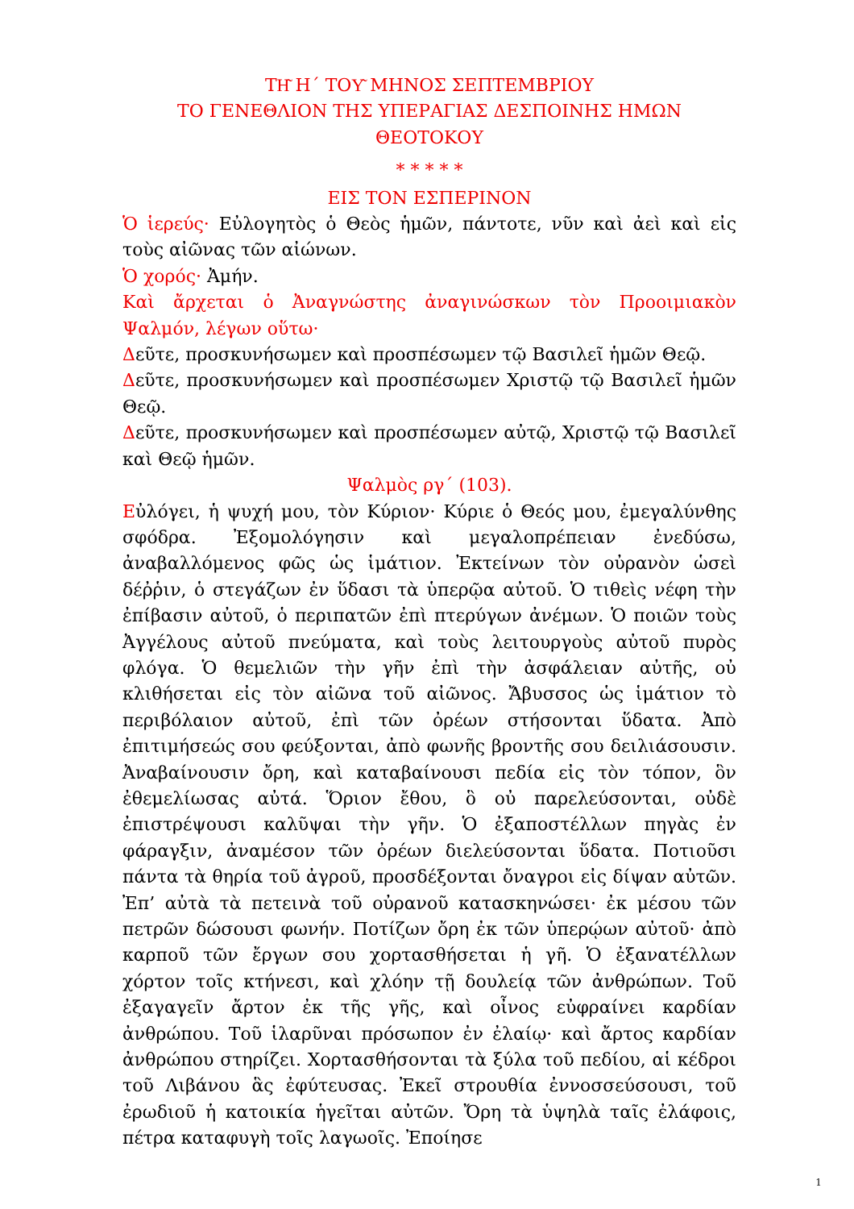ΤΗ͂ Η΄ ΤΟΥ͂ ΜΗΝΟΣ ΣΕΠΤΕΜΒΡΙΟΥ
ΤΟ ΓΕΝΕΘΛΙΟΝ ΤΗΣ ΥΠΕΡΑΓΙΑΣ ΔΕΣΠΟΙΝΗΣ ΗΜΩΝ
ΘΕΟΤΟΚΟΥ
* * * * *
ΕΙΣ ΤΟΝ ΕΣΠΕΡΙΝΟΝ
Ὁ ἱερεύς· Εὐλογητὸς ὁ Θεὸς ἡμῶν, πάντοτε, νῦν καὶ ἀεὶ καὶ εἰς τοὺς αἰῶνας τῶν αἰώνων.
Ὁ χορός· Ἀμήν.
Καὶ ἄρχεται ὁ Ἀναγνώστης ἀναγινώσκων τὸν Προοιμιακὸν Ψαλμόν, λέγων οὕτω·
Δεῦτε, προσκυνήσωμεν καὶ προσπέσωμεν τῷ Βασιλεῖ ἡμῶν Θεῷ.
Δεῦτε, προσκυνήσωμεν καὶ προσπέσωμεν Χριστῷ τῷ Βασιλεῖ ἡμῶν Θεῷ.
Δεῦτε, προσκυνήσωμεν καὶ προσπέσωμεν αὐτῷ, Χριστῷ τῷ Βασιλεῖ καὶ Θεῷ ἡμῶν.
Ψαλμὸς ργ΄ (103).
Εὐλόγει, ἡ ψυχή μου, τὸν Κύριον· Κύριε ὁ Θεός μου, ἐμεγαλύνθης σφόδρα. Ἐξομολόγησιν καὶ μεγαλοπρέπειαν ἐνεδύσω, ἀναβαλλόμενος φῶς ὡς ἱμάτιον. Ἐκτείνων τὸν οὐρανὸν ὡσεὶ δέῤῥιν, ὁ στεγάζων ἐν ὕδασι τὰ ὑπερῷα αὐτοῦ. Ὁ τιθεὶς νέφη τὴν ἐπίβασιν αὐτοῦ, ὁ περιπατῶν ἐπὶ πτερύγων ἀνέμων. Ὁ ποιῶν τοὺς Ἀγγέλους αὐτοῦ πνεύματα, καὶ τοὺς λειτουργοὺς αὐτοῦ πυρὸς φλόγα. Ὁ θεμελιῶν τὴν γῆν ἐπὶ τὴν ἀσφάλειαν αὐτῆς, οὐ κλιθήσεται εἰς τὸν αἰῶνα τοῦ αἰῶνος. Ἄβυσσος ὡς ἱμάτιον τὸ περιβόλαιον αὐτοῦ, ἐπὶ τῶν ὀρέων στήσονται ὕδατα. Ἀπὸ ἐπιτιμήσεώς σου φεύξονται, ἀπὸ φωνῆς βροντῆς σου δειλιάσουσιν. Ἀναβαίνουσιν ὄρη, καὶ καταβαίνουσι πεδία εἰς τὸν τόπον, ὃν ἐθεμελίωσας αὐτά. Ὅριον ἔθου, ὃ οὐ παρελεύσονται, οὐδὲ ἐπιστρέψουσι καλῦψαι τὴν γῆν. Ὁ ἐξαποστέλλων πηγὰς ἐν φάραγξιν, ἀναμέσον τῶν ὀρέων διελεύσονται ὕδατα. Ποτιοῦσι πάντα τὰ θηρία τοῦ ἀγροῦ, προσδέξονται ὄναγροι εἰς δίψαν αὐτῶν. Ἐπ’ αὐτὰ τὰ πετεινὰ τοῦ οὐρανοῦ κατασκηνώσει· ἐκ μέσου τῶν πετρῶν δώσουσι φωνήν. Ποτίζων ὄρη ἐκ τῶν ὑπερῴων αὐτοῦ· ἀπὸ καρποῦ τῶν ἔργων σου χορτασθήσεται ἡ γῆ. Ὁ ἐξανατέλλων χόρτον τοῖς κτήνεσι, καὶ χλόην τῇ δουλείᾳ τῶν ἀνθρώπων. Τοῦ ἐξαγαγεῖν ἄρτον ἐκ τῆς γῆς, καὶ οἶνος εὐφραίνει καρδίαν ἀνθρώπου. Τοῦ ἱλαρῦναι πρόσωπον ἐν ἐλαίῳ· καὶ ἄρτος καρδίαν ἀνθρώπου στηρίζει. Χορτασθήσονται τὰ ξύλα τοῦ πεδίου, αἱ κέδροι τοῦ Λιβάνου ἃς ἐφύτευσας. Ἐκεῖ στρουθία ἐννοσσεύσουσι, τοῦ ἐρωδιοῦ ἡ κατοικία ἡγεῖται αὐτῶν. Ὄρη τὰ ὑψηλὰ ταῖς ἐλάφοις, πέτρα καταφυγὴ τοῖς λαγωοῖς. Ἐποίησε
1